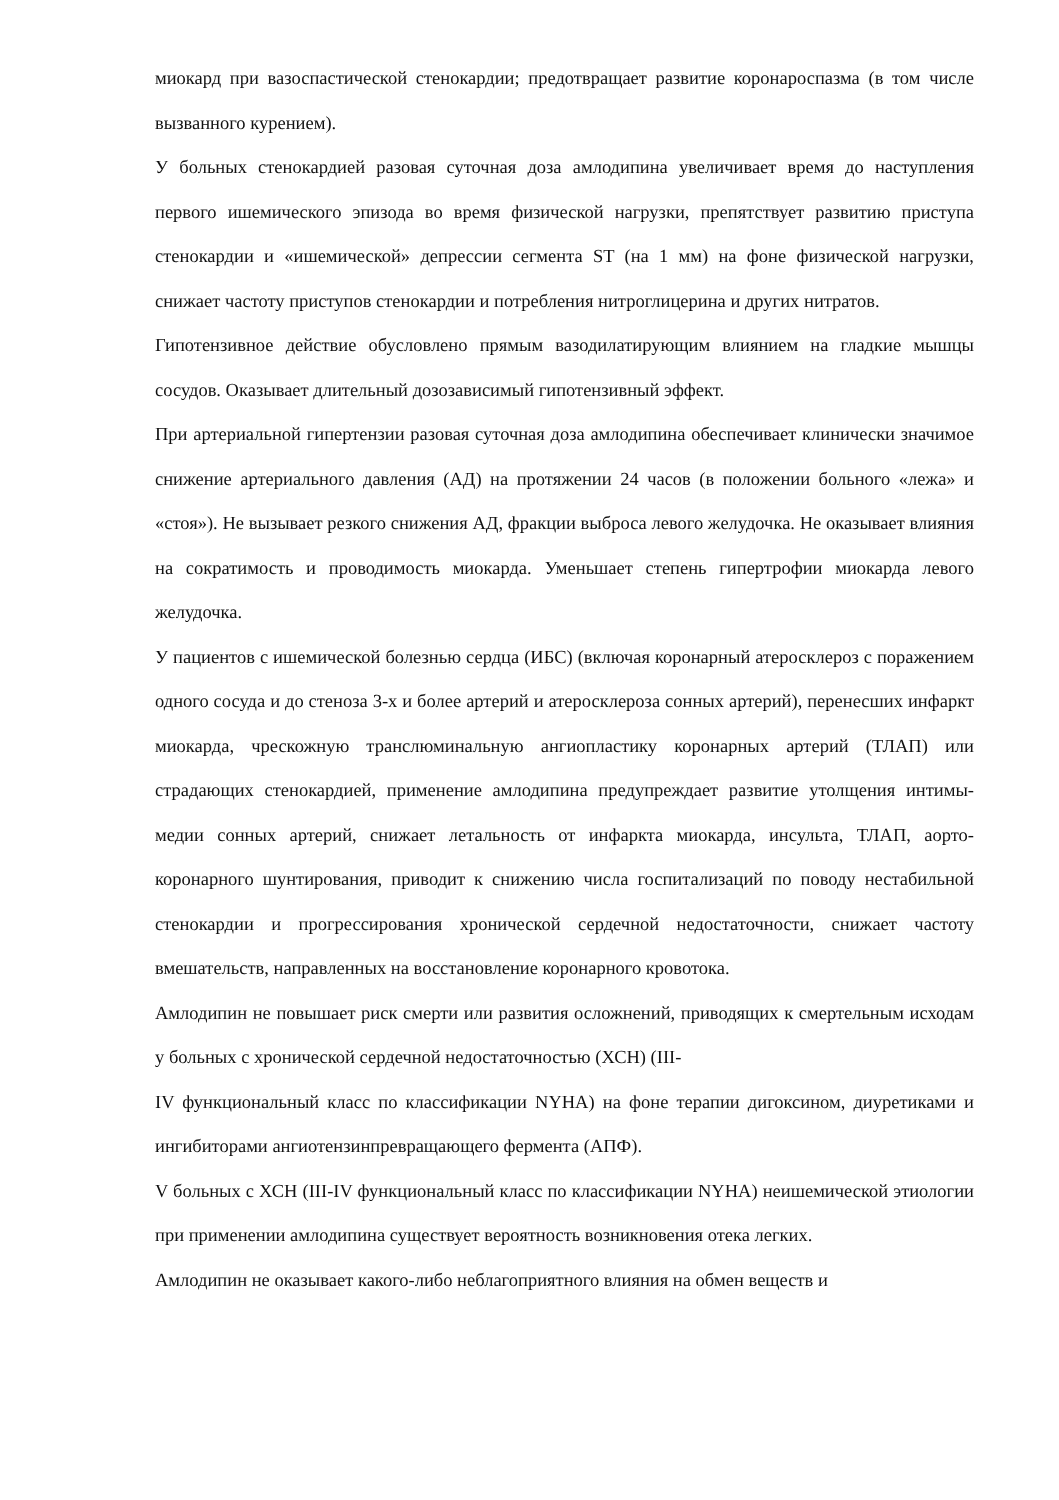миокард при вазоспастической стенокардии; предотвращает развитие коронароспазма (в том числе вызванного курением).
У больных стенокардией разовая суточная доза амлодипина увеличивает время до наступления первого ишемического эпизода во время физической нагрузки, препятствует развитию приступа стенокардии и «ишемической» депрессии сегмента ST (на 1 мм) на фоне физической нагрузки, снижает частоту приступов стенокардии и потребления нитроглицерина и других нитратов.
Гипотензивное действие обусловлено прямым вазодилатирующим влиянием на гладкие мышцы сосудов. Оказывает длительный дозозависимый гипотензивный эффект.
При артериальной гипертензии разовая суточная доза амлодипина обеспечивает клинически значимое снижение артериального давления (АД) на протяжении 24 часов (в положении больного «лежа» и «стоя»). Не вызывает резкого снижения АД, фракции выброса левого желудочка. Не оказывает влияния на сократимость и проводимость миокарда. Уменьшает степень гипертрофии миокарда левого желудочка.
У пациентов с ишемической болезнью сердца (ИБС) (включая коронарный атеросклероз с поражением одного сосуда и до стеноза 3-х и более артерий и атеросклероза сонных артерий), перенесших инфаркт миокарда, чрескожную транслюминальную ангиопластику коронарных артерий (ТЛАП) или страдающих стенокардией, применение амлодипина предупреждает развитие утолщения интимы-медии сонных артерий, снижает летальность от инфаркта миокарда, инсульта, ТЛАП, аорто-коронарного шунтирования, приводит к снижению числа госпитализаций по поводу нестабильной стенокардии и прогрессирования хронической сердечной недостаточности, снижает частоту вмешательств, направленных на восстановление коронарного кровотока.
Амлодипин не повышает риск смерти или развития осложнений, приводящих к смертельным исходам у больных с хронической сердечной недостаточностью (ХСН) (III-
IV функциональный класс по классификации NYHA) на фоне терапии дигоксином, диуретиками и ингибиторами ангиотензинпревращающего фермента (АПФ).
V больных с ХСН (III-IV функциональный класс по классификации NYHA) неишемической этиологии при применении амлодипина существует вероятность возникновения отека легких.
Амлодипин не оказывает какого-либо неблагоприятного влияния на обмен веществ и